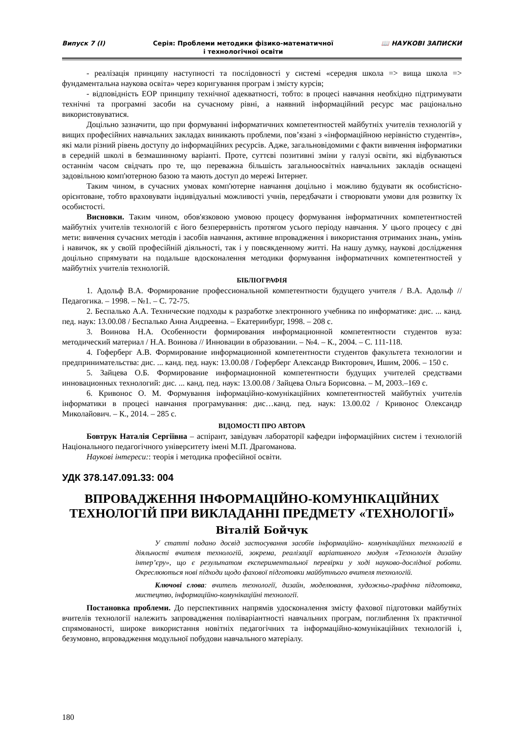Випуск 7 (І) Серія: Проблеми методики фізико-математичної
і технологічної освіти
📖 НАУКОВІ ЗАПИСКИ
- реалізація принципу наступності та послідовності у системі «середня школа => вища школа => фундаментальна наукова освіта» через коригування програм і змісту курсів;
- відповідність ЕОР принципу технічної адекватності, тобто: в процесі навчання необхідно підтримувати технічні та програмні засоби на сучасному рівні, а наявний інформаційний ресурс має раціонально використовуватися.
Доцільно зазначити, що при формуванні інформатичних компетентностей майбутніх учителів технологій у вищих професійних навчальних закладах виникають проблеми, пов’язані з «інформаційною нерівністю студентів», які мали різний рівень доступу до інформаційних ресурсів. Адже, загальновідомими є факти вивчення інформатики в середній школі в безмашинному варіанті. Проте, суттєві позитивні зміни у галузі освіти, які відбуваються останнім часом свідчать про те, що переважна більшість загальноосвітніх навчальних закладів оснащені задовільною комп'ютерною базою та мають доступ до мережі Інтернет.
Таким чином, в сучасних умовах комп'ютерне навчання доцільно і можливо будувати як особистісно-орієнтоване, тобто враховувати індивідуальні можливості учнів, передбачати і створювати умови для розвитку їх особистості.
Висновки. Таким чином, обов'язковою умовою процесу формування інформатичних компетентностей майбутніх учителів технологій є його безперервність протягом усього періоду навчання. У цього процесу є дві мети: вивчення сучасних методів і засобів навчання, активне впровадження і використання отриманих знань, умінь і навичок, як у своїй професійній діяльності, так і у повсякденному житті. На нашу думку, наукові дослідження доцільно спрямувати на подальше вдосконалення методики формування інформатичних компетентностей у майбутніх учителів технологій.
БІБЛІОГРАФІЯ
1. Адольф В.А. Формирование профессиональной компетентности будущего учителя / В.А. Адольф // Педагогика. – 1998. – №1. – С. 72-75.
2. Беспалько А.А. Технические подходы к разработке электронного учебника по информатике: дис. ... канд. пед. наук: 13.00.08 / Беспалько Анна Андреевна. – Екатеринбург, 1998. – 208 с.
3. Воинова Н.А. Особенности формирования информационной компетентности студентов вуза: методический материал / Н.А. Воинова // Инновации в образовании. – №4. – К., 2004. – С. 111-118.
4. Гоферберг А.В. Формирование информационной компетентности студентов факультета технологии и предпринимательства: дис. ... канд. пед. наук: 13.00.08 / Гоферберг Александр Викторович, Ишим, 2006. – 150 с.
5. Зайцева О.Б. Формирование информационной компетентности будущих учителей средствами инновационных технологий: дис. ... канд. пед. наук: 13.00.08 / Зайцева Ольга Борисовна. – М, 2003.–169 с.
6. Кривонос О. М. Формування інформаційно-комунікаційних компетентностей майбутніх учителів інформатики в процесі навчання програмування: дис…канд. пед. наук: 13.00.02 / Кривонос Олександр Миколайович. – К., 2014. – 285 с.
ВІДОМОСТІ ПРО АВТОРА
Бовтрук Наталія Сергіївна – аспірант, завідувач лабораторії кафедри інформаційних систем і технологій Національного педагогічного університету імені М.П. Драгоманова.
Наукові інтереси:: теорія і методика професійної освіти.
УДК 378.147.091.33: 004
ВПРОВАДЖЕННЯ ІНФОРМАЦІЙНО-КОМУНІКАЦІЙНИХ ТЕХНОЛОГІЙ ПРИ ВИКЛАДАННІ ПРЕДМЕТУ «ТЕХНОЛОГІЇ»
Віталій Бойчук
У статті подано досвід застосування засобів інформаційно- комунікаційних технологій в діяльності вчителя технологій, зокрема, реалізації варіативного модуля «Технологія дизайну інтер’єру», що є результатом експериментальної перевірки у ході науково-дослідної роботи. Окреслюються нові підходи щодо фахової підготовки майбутнього вчителя технологій.
Ключові слова: вчитель технології, дизайн, моделювання, художньо-графічна підготовка, мистецтво, інформаційно-комунікаційні технології.
Постановка проблеми. До перспективних напрямів удосконалення змісту фахової підготовки майбутніх вчителів технології належить запровадження поліваріантності навчальних програм, поглиблення їх практичної спрямованості, широке використання новітніх педагогічних та інформаційно-комунікаційних технологій і, безумовно, впровадження модульної побудови навчального матеріалу.
180